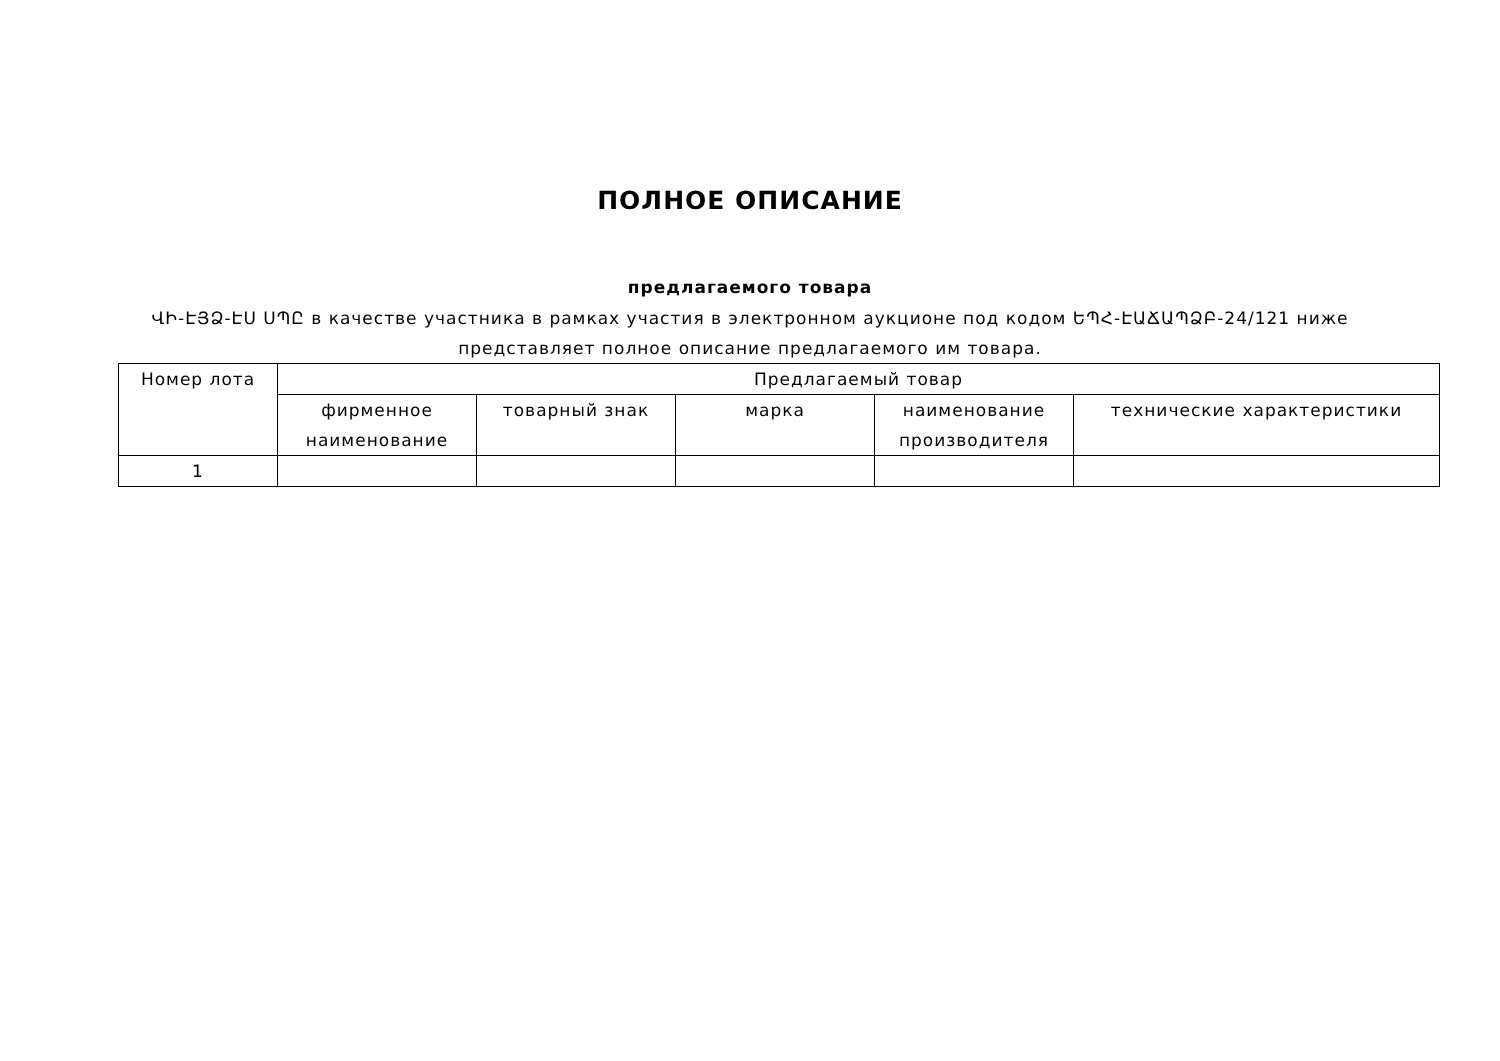ПОЛНОЕ ОПИСАНИЕ
предлагаемого товара
ՎԻ-ԷՅՁ-ԷՍ ՍՊԸ в качестве участника в рамках участия в электронном аукционе под кодом ԵՊՀ-ԷԱՃԱՊՁԲ-24/121 ниже представляет полное описание предлагаемого им товара.
| Номер лота | Предлагаемый товар | | | | |
| --- | --- | --- | --- | --- | --- |
| | фирменное наименование | товарный знак | марка | наименование производителя | технические характеристики |
| 1 | | | | | |